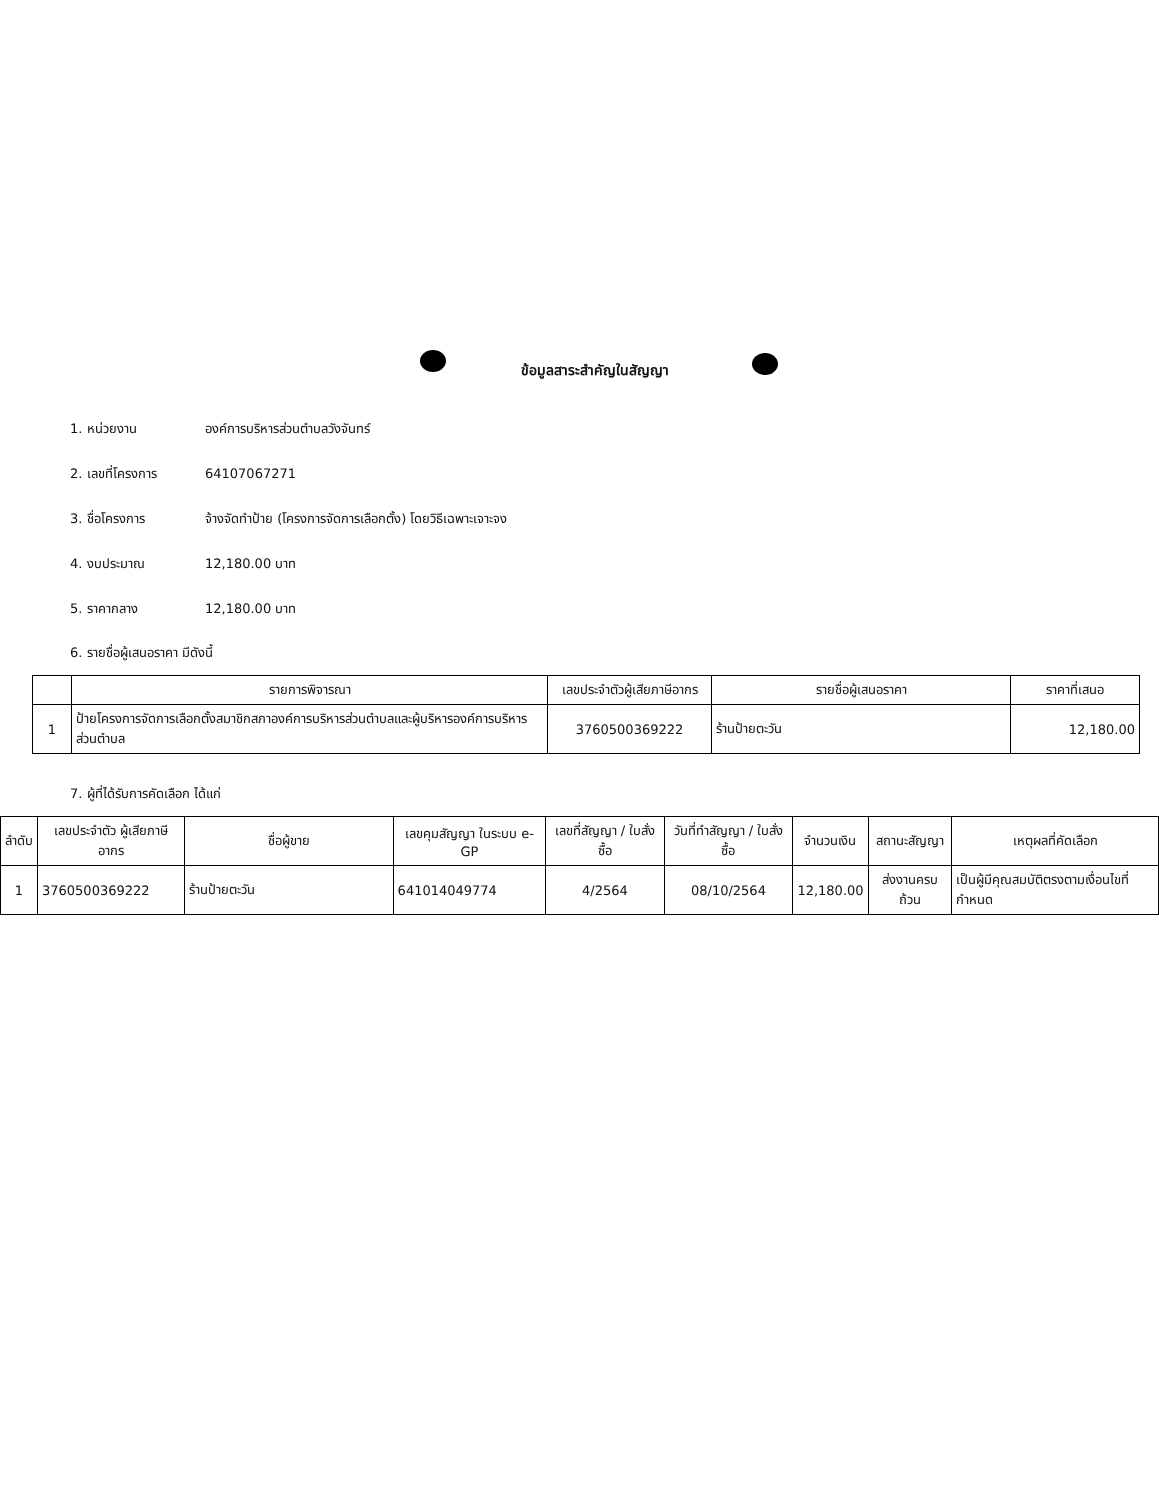ข้อมูลสาระสำคัญในสัญญา
1. หน่วยงาน องค์การบริหารส่วนตำบลวังจันทร์
2. เลขที่โครงการ 64107067271
3. ชื่อโครงการ จ้างจัดทำป้าย (โครงการจัดการเลือกตั้ง) โดยวิธีเฉพาะเจาะจง
4. งบประมาณ 12,180.00 บาท
5. ราคากลาง 12,180.00 บาท
6. รายชื่อผู้เสนอราคา มีดังนี้
| | รายการพิจารณา | เลขประจำตัวผู้เสียภาษีอากร | รายชื่อผู้เสนอราคา | ราคาที่เสนอ |
| --- | --- | --- | --- | --- |
| 1 | ป้ายโครงการจัดการเลือกตั้งสมาชิกสภาองค์การบริหารส่วนตำบลและผู้บริหารองค์การบริหารส่วนตำบล | 3760500369222 | ร้านป้ายตะวัน | 12,180.00 |
7. ผู้ที่ได้รับการคัดเลือก ได้แก่
| ลำดับ | เลขประจำตัว ผู้เสียภาษีอากร | ชื่อผู้ขาย | เลขคุมสัญญา ในระบบ e-GP | เลขที่สัญญา / ใบสั่งซื้อ | วันที่ทำสัญญา / ใบสั่งซื้อ | จำนวนเงิน | สถานะสัญญา | เหตุผลที่คัดเลือก |
| --- | --- | --- | --- | --- | --- | --- | --- | --- |
| 1 | 3760500369222 | ร้านป้ายตะวัน | 641014049774 | 4/2564 | 08/10/2564 | 12,180.00 | ส่งงานครบถ้วน | เป็นผู้มีคุณสมบัติตรงตามเงื่อนไขที่กำหนด |